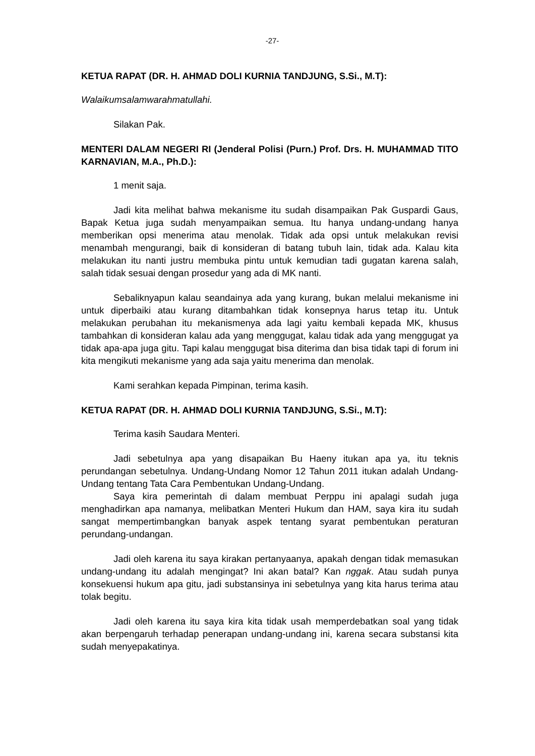-27-
KETUA RAPAT (DR. H. AHMAD DOLI KURNIA TANDJUNG, S.Si., M.T):
Walaikumsalamwarahmatullahi.
Silakan Pak.
MENTERI DALAM NEGERI RI (Jenderal Polisi (Purn.) Prof. Drs. H. MUHAMMAD TITO KARNAVIAN, M.A., Ph.D.):
1 menit saja.
Jadi kita melihat bahwa mekanisme itu sudah disampaikan Pak Guspardi Gaus, Bapak Ketua juga sudah menyampaikan semua. Itu hanya undang-undang hanya memberikan opsi menerima atau menolak. Tidak ada opsi untuk melakukan revisi menambah mengurangi, baik di konsideran di batang tubuh lain, tidak ada. Kalau kita melakukan itu nanti justru membuka pintu untuk kemudian tadi gugatan karena salah, salah tidak sesuai dengan prosedur yang ada di MK nanti.
Sebaliknyapun kalau seandainya ada yang kurang, bukan melalui mekanisme ini untuk diperbaiki atau kurang ditambahkan tidak konsepnya harus tetap itu. Untuk melakukan perubahan itu mekanismenya ada lagi yaitu kembali kepada MK, khusus tambahkan di konsideran kalau ada yang menggugat, kalau tidak ada yang menggugat ya tidak apa-apa juga gitu. Tapi kalau menggugat bisa diterima dan bisa tidak tapi di forum ini kita mengikuti mekanisme yang ada saja yaitu menerima dan menolak.
Kami serahkan kepada Pimpinan, terima kasih.
KETUA RAPAT (DR. H. AHMAD DOLI KURNIA TANDJUNG, S.Si., M.T):
Terima kasih Saudara Menteri.
Jadi sebetulnya apa yang disapaikan Bu Haeny itukan apa ya, itu teknis perundangan sebetulnya. Undang-Undang Nomor 12 Tahun 2011 itukan adalah Undang-Undang tentang Tata Cara Pembentukan Undang-Undang.
Saya kira pemerintah di dalam membuat Perppu ini apalagi sudah juga menghadirkan apa namanya, melibatkan Menteri Hukum dan HAM, saya kira itu sudah sangat mempertimbangkan banyak aspek tentang syarat pembentukan peraturan perundang-undangan.
Jadi oleh karena itu saya kirakan pertanyaanya, apakah dengan tidak memasukan undang-undang itu adalah mengingat? Ini akan batal? Kan nggak. Atau sudah punya konsekuensi hukum apa gitu, jadi substansinya ini sebetulnya yang kita harus terima atau tolak begitu.
Jadi oleh karena itu saya kira kita tidak usah memperdebatkan soal yang tidak akan berpengaruh terhadap penerapan undang-undang ini, karena secara substansi kita sudah menyepakatinya.